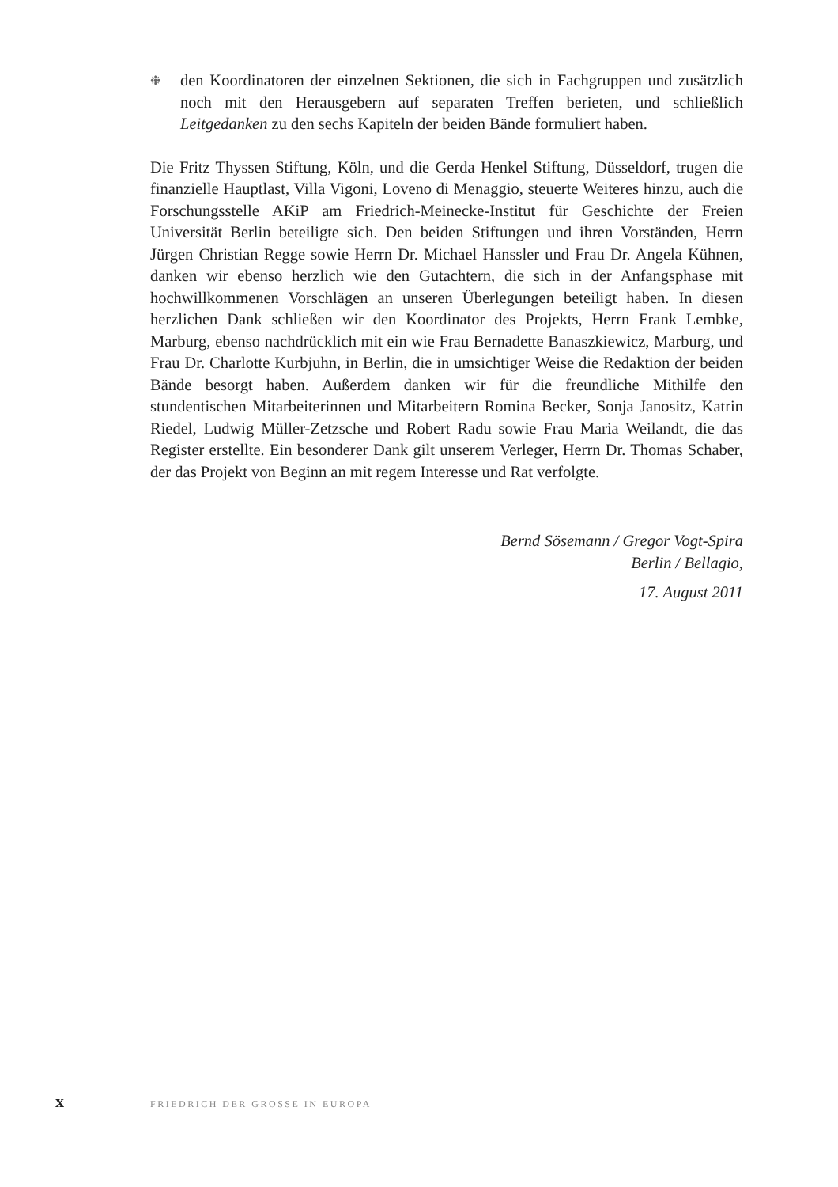❉
den Koordinatoren der einzelnen Sektionen, die sich in Fachgruppen und zusätzlich noch mit den Herausgebern auf separaten Treffen berieten, und schließlich Leitgedanken zu den sechs Kapiteln der beiden Bände formuliert haben.
Die Fritz Thyssen Stiftung, Köln, und die Gerda Henkel Stiftung, Düsseldorf, trugen die finanzielle Hauptlast, Villa Vigoni, Loveno di Menaggio, steuerte Weiteres hinzu, auch die Forschungsstelle AKiP am Friedrich-Meinecke-Institut für Geschichte der Freien Universität Berlin beteiligte sich. Den beiden Stiftungen und ihren Vorständen, Herrn Jürgen Christian Regge sowie Herrn Dr. Michael Hanssler und Frau Dr. Angela Kühnen, danken wir ebenso herzlich wie den Gutachtern, die sich in der Anfangsphase mit hochwillkommenen Vorschlägen an unseren Überlegungen beteiligt haben. In diesen herzlichen Dank schließen wir den Koordinator des Projekts, Herrn Frank Lembke, Marburg, ebenso nachdrücklich mit ein wie Frau Bernadette Banaszkiewicz, Marburg, und Frau Dr. Charlotte Kurbjuhn, in Berlin, die in umsichtiger Weise die Redaktion der beiden Bände besorgt haben. Außerdem danken wir für die freundliche Mithilfe den stundentischen Mitarbeiterinnen und Mitarbeitern Romina Becker, Sonja Janositz, Katrin Riedel, Ludwig Müller-Zetzsche und Robert Radu sowie Frau Maria Weilandt, die das Register erstellte. Ein besonderer Dank gilt unserem Verleger, Herrn Dr. Thomas Schaber, der das Projekt von Beginn an mit regem Interesse und Rat verfolgte.
Bernd Sösemann / Gregor Vogt-Spira
Berlin / Bellagio,
17. August 2011
x FRIEDRICH DER GROSSE IN EUROPA